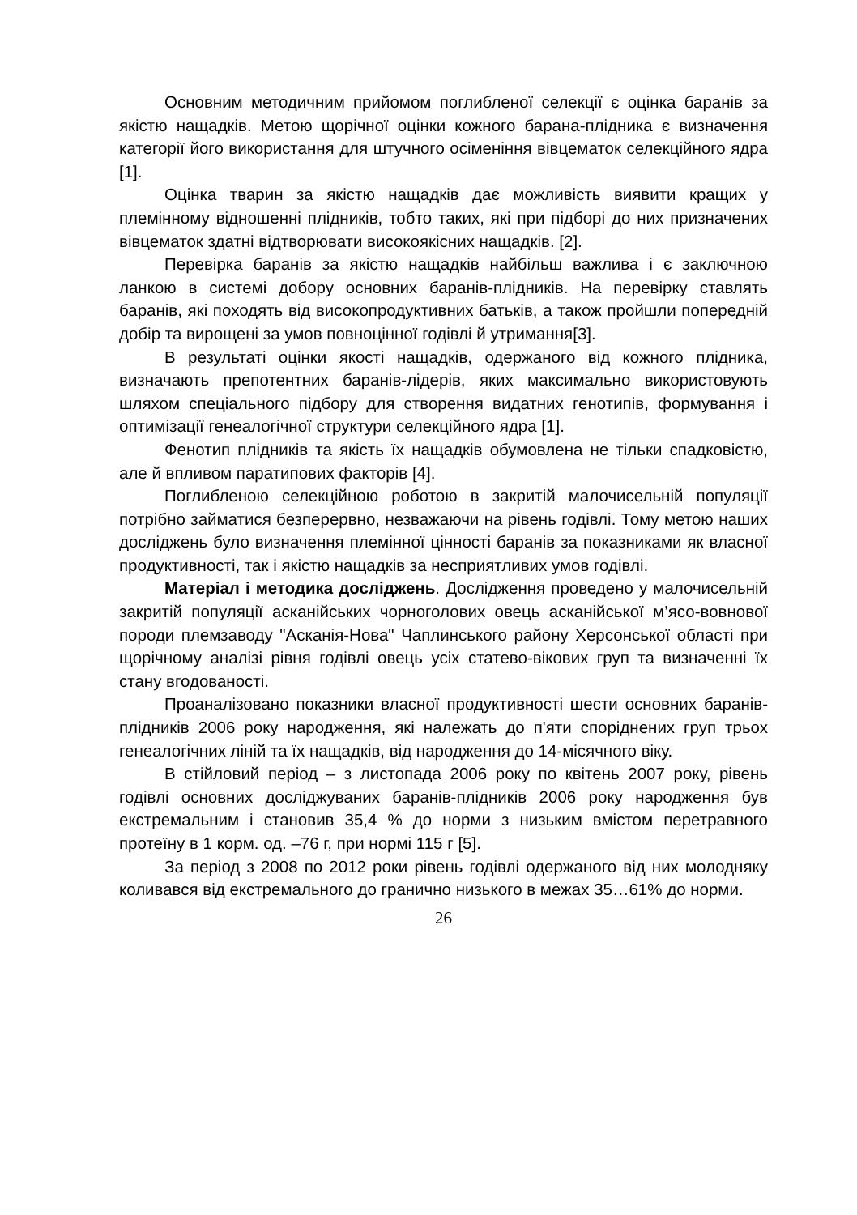Основним методичним прийомом поглибленої селекції є оцінка баранів за якістю нащадків. Метою щорічної оцінки кожного барана-плідника є визначення категорії його використання для штучного осіменіння вівцематок селекційного ядра [1].
Оцінка тварин за якістю нащадків дає можливість виявити кращих у племінному відношенні плідників, тобто таких, які при підборі до них призначених вівцематок здатні відтворювати високоякісних нащадків. [2].
Перевірка баранів за якістю нащадків найбільш важлива і є заключною ланкою в системі добору основних баранів-плідників. На перевірку ставлять баранів, які походять від високопродуктивних батьків, а також пройшли попередній добір та вирощені за умов повноцінної годівлі й утримання[3].
В результаті оцінки якості нащадків, одержаного від кожного плідника, визначають препотентних баранів-лідерів, яких максимально використовують шляхом спеціального підбору для створення видатних генотипів, формування і оптимізації генеалогічної структури селекційного ядра [1].
Фенотип плідників та якість їх нащадків обумовлена не тільки спадковістю, але й впливом паратипових факторів [4].
Поглибленою селекційною роботою в закритій малочисельній популяції потрібно займатися безперервно, незважаючи на рівень годівлі. Тому метою наших досліджень було визначення племінної цінності баранів за показниками як власної продуктивності, так і якістю нащадків за несприятливих умов годівлі.
Матеріал і методика досліджень. Дослідження проведено у малочисельній закритій популяції асканійських чорноголових овець асканійської м’ясо-вовнової породи племзаводу "Асканія-Нова" Чаплинського району Херсонської області при щорічному аналізі рівня годівлі овець усіх статево-вікових груп та визначенні їх стану вгодованості.
Проаналізовано показники власної продуктивності шести основних баранів-плідників 2006 року народження, які належать до п'яти споріднених груп трьох генеалогічних ліній та їх нащадків, від народження до 14-місячного віку.
В стійловий період – з листопада 2006 року по квітень 2007 року, рівень годівлі основних досліджуваних баранів-плідників 2006 року народження був екстремальним і становив 35,4 % до норми з низьким вмістом перетравного протеїну в 1 корм. од. –76 г, при нормі 115 г [5].
За період з 2008 по 2012 роки рівень годівлі одержаного від них молодняку коливався від екстремального до гранично низького в межах 35…61% до норми.
26